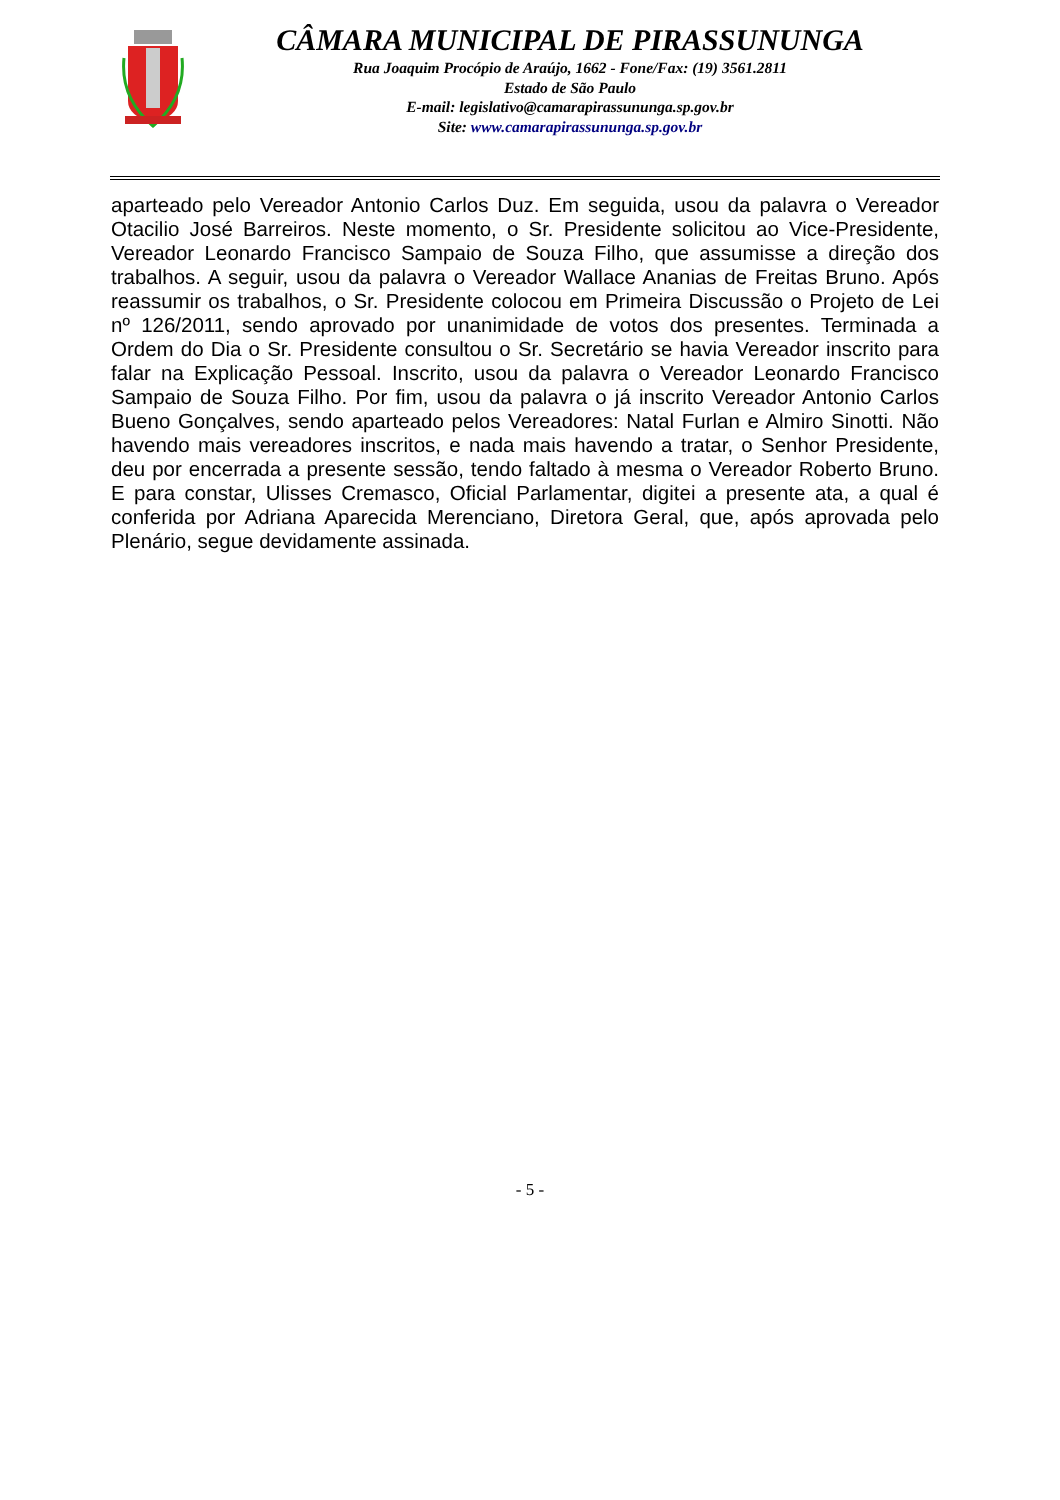CÂMARA MUNICIPAL DE PIRASSUNUNGA
Rua Joaquim Procópio de Araújo, 1662 - Fone/Fax: (19) 3561.2811
Estado de São Paulo
E-mail: legislativo@camarapirassununga.sp.gov.br
Site: www.camarapirassununga.sp.gov.br
aparteado pelo Vereador Antonio Carlos Duz. Em seguida, usou da palavra o Vereador Otacilio José Barreiros. Neste momento, o Sr. Presidente solicitou ao Vice-Presidente, Vereador Leonardo Francisco Sampaio de Souza Filho, que assumisse a direção dos trabalhos. A seguir, usou da palavra o Vereador Wallace Ananias de Freitas Bruno. Após reassumir os trabalhos, o Sr. Presidente colocou em Primeira Discussão o Projeto de Lei nº 126/2011, sendo aprovado por unanimidade de votos dos presentes. Terminada a Ordem do Dia o Sr. Presidente consultou o Sr. Secretário se havia Vereador inscrito para falar na Explicação Pessoal. Inscrito, usou da palavra o Vereador Leonardo Francisco Sampaio de Souza Filho. Por fim, usou da palavra o já inscrito Vereador Antonio Carlos Bueno Gonçalves, sendo aparteado pelos Vereadores: Natal Furlan e Almiro Sinotti. Não havendo mais vereadores inscritos, e nada mais havendo a tratar, o Senhor Presidente, deu por encerrada a presente sessão, tendo faltado à mesma o Vereador Roberto Bruno. E para constar, Ulisses Cremasco, Oficial Parlamentar, digitei a presente ata, a qual é conferida por Adriana Aparecida Merenciano, Diretora Geral, que, após aprovada pelo Plenário, segue devidamente assinada.
- 5 -